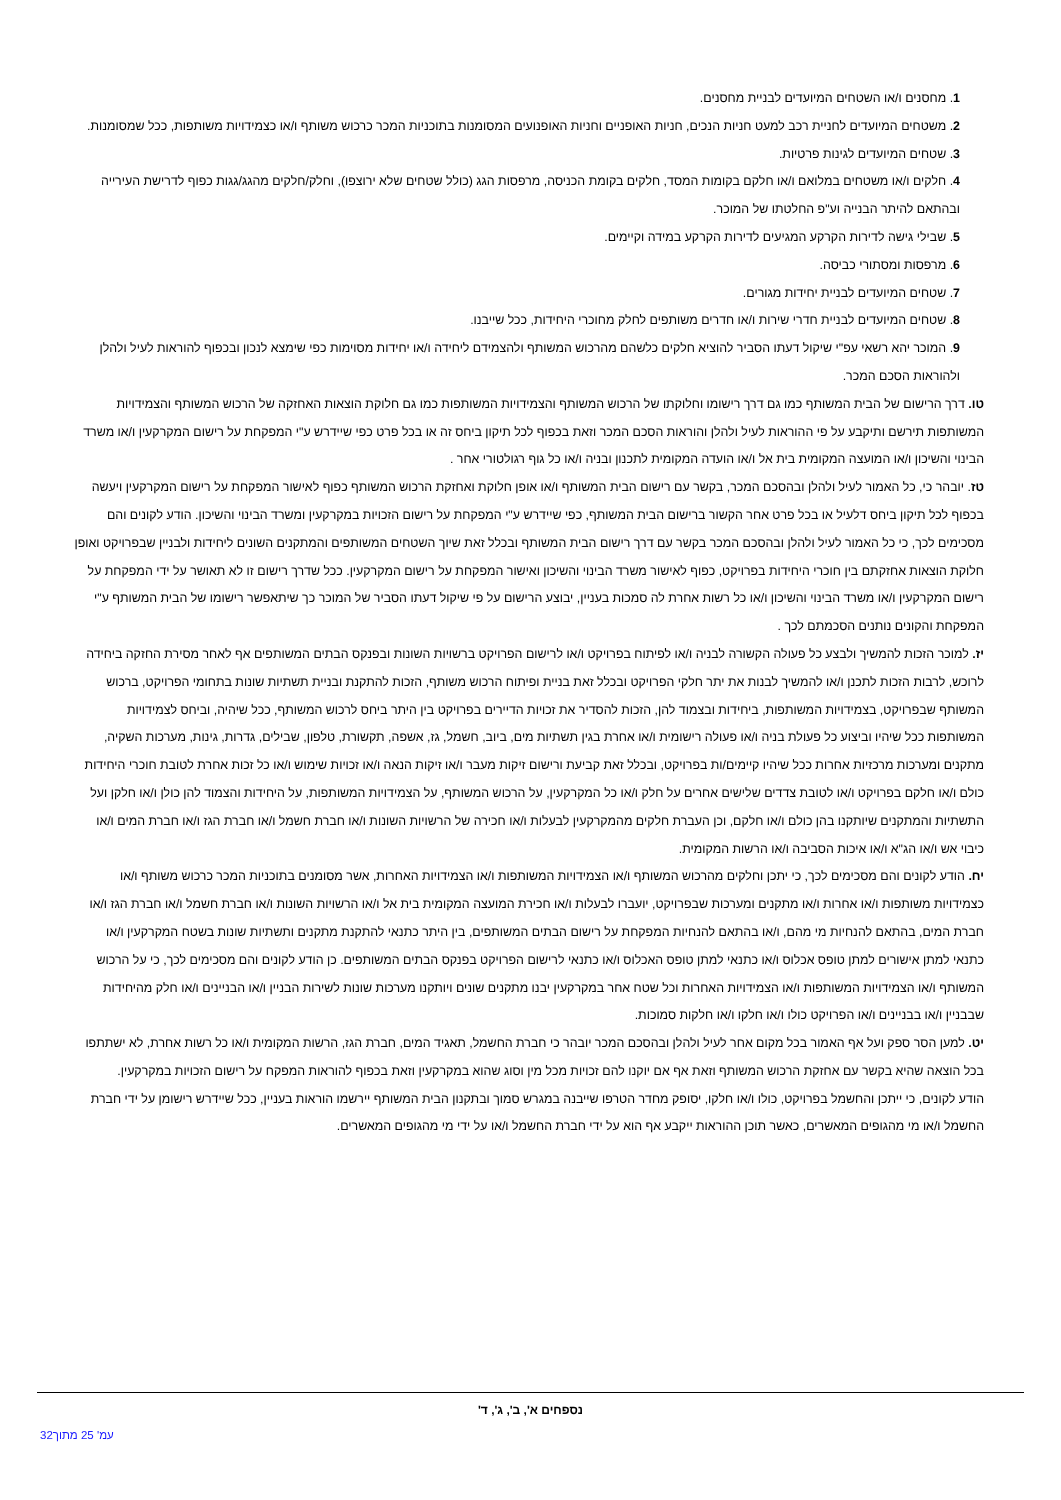1. מחסנים ו/או השטחים המיועדים לבניית מחסנים.
2. משטחים המיועדים לחניית רכב למעט חניות הנכים, חניות האופניים וחניות האופנועים המסומנות בתוכניות המכר כרכוש משותף ו/או כצמידויות משותפות, ככל שמסומנות.
3. שטחים המיועדים לגינות פרטיות.
4. חלקים ו/או משטחים במלואם ו/או חלקם בקומות המסד, חלקים בקומת הכניסה, מרפסות הגג (כולל שטחים שלא ירוצפו), וחלק/חלקים מהגג/גגות כפוף לדרישת העירייה ובהתאם להיתר הבנייה וע"פ החלטתו של המוכר.
5. שבילי גישה לדירות הקרקע המגיעים לדירות הקרקע במידה וקיימים.
6. מרפסות ומסתורי כביסה.
7. שטחים המיועדים לבניית יחידות מגורים.
8. שטחים המיועדים לבניית חדרי שירות ו/או חדרים משותפים לחלק מחוכרי היחידות, ככל שייבנו.
9. המוכר יהא רשאי עפ"י שיקול דעתו הסביר להוציא חלקים כלשהם מהרכוש המשותף ולהצמידם ליחידה ו/או יחידות מסוימות כפי שימצא לנכון ובכפוף להוראות לעיל ולהלן ולהוראות הסכם המכר.
טו. דרך הרישום של הבית המשותף כמו גם דרך רישומו וחלוקתו של הרכוש המשותף והצמידויות המשותפות כמו גם חלוקת הוצאות האחזקה של הרכוש המשותף והצמידויות המשותפות תירשם ותיקבע על פי ההוראות לעיל ולהלן והוראות הסכם המכר וזאת בכפוף לכל תיקון ביחס זה או בכל פרט כפי שיידרש ע"י המפקחת על רישום המקרקעין ו/או משרד הבינוי והשיכון ו/או המועצה המקומית בית אל ו/או הועדה המקומית לתכנון ובניה ו/או כל גוף רגולטורי אחר .
טז. יובהר כי, כל האמור לעיל ולהלן ובהסכם המכר, בקשר עם רישום הבית המשותף ו/או אופן חלוקת ואחזקת הרכוש המשותף כפוף לאישור המפקחת על רישום המקרקעין ויעשה בכפוף לכל תיקון ביחס דלעיל או בכל פרט אחר הקשור ברישום הבית המשותף, כפי שיידרש ע"י המפקחת על רישום הזכויות במקרקעין ומשרד הבינוי והשיכון. הודע לקונים והם מסכימים לכך, כי כל האמור לעיל ולהלן ובהסכם המכר בקשר עם דרך רישום הבית המשותף ובכלל זאת שיוך השטחים המשותפים והמתקנים השונים ליחידות ולבניין שבפרויקט ואופן חלוקת הוצאות אחזקתם בין חוכרי היחידות בפרויקט, כפוף לאישור משרד הבינוי והשיכון ואישור המפקחת על רישום המקרקעין. ככל שדרך רישום זו לא תאושר על ידי המפקחת על רישום המקרקעין ו/או משרד הבינוי והשיכון ו/או כל רשות אחרת לה סמכות בעניין, יבוצע הרישום על פי שיקול דעתו הסביר של המוכר כך שיתאפשר רישומו של הבית המשותף ע"י המפקחת והקונים נותנים הסכמתם לכך .
יז. למוכר הזכות להמשיך ולבצע כל פעולה הקשורה לבניה ו/או לפיתוח בפרויקט ו/או לרישום הפרויקט ברשויות השונות ובפנקס הבתים המשותפים אף לאחר מסירת החזקה ביחידה לרוכש, לרבות הזכות לתכנן ו/או להמשיך לבנות את יתר חלקי הפרויקט ובכלל זאת בניית ופיתוח הרכוש משותף, הזכות להתקנת ובניית תשתיות שונות בתחומי הפרויקט, ברכוש המשותף שבפרויקט, בצמידויות המשותפות, ביחידות ובצמוד להן, הזכות להסדיר את זכויות הדיירים בפרויקט בין היתר ביחס לרכוש המשותף, ככל שיהיה, וביחס לצמידויות המשותפות ככל שיהיו וביצוע כל פעולת בניה ו/או פעולה רישומית ו/או אחרת בגין תשתיות מים, ביוב, חשמל, גז, אשפה, תקשורת, טלפון, שבילים, גדרות, גינות, מערכות השקיה, מתקנים ומערכות מרכזיות אחרות ככל שיהיו קיימים/ות בפרויקט, ובכלל זאת קביעת ורישום זיקות מעבר ו/או זיקות הנאה ו/או זכויות שימוש ו/או כל זכות אחרת לטובת חוכרי היחידות כולם ו/או חלקם בפרויקט ו/או לטובת צדדים שלישים אחרים על חלק ו/או כל המקרקעין, על הרכוש המשותף, על הצמידויות המשותפות, על היחידות והצמוד להן כולן ו/או חלקן ועל התשתיות והמתקנים שיותקנו בהן כולם ו/או חלקם, וכן העברת חלקים מהמקרקעין לבעלות ו/או חכירה של הרשויות השונות ו/או חברת חשמל ו/או חברת הגז ו/או חברת המים ו/או כיבוי אש ו/או הג"א ו/או איכות הסביבה ו/או הרשות המקומית.
יח. הודע לקונים והם מסכימים לכך, כי יתכן וחלקים מהרכוש המשותף ו/או הצמידויות המשותפות ו/או הצמידויות האחרות, אשר מסומנים בתוכניות המכר כרכוש משותף ו/או כצמידויות משותפות ו/או אחרות ו/או מתקנים ומערכות שבפרויקט, יועברו לבעלות ו/או חכירת המועצה המקומית בית אל ו/או הרשויות השונות ו/או חברת חשמל ו/או חברת הגז ו/או חברת המים, בהתאם להנחיות מי מהם, ו/או בהתאם להנחיות המפקחת על רישום הבתים המשותפים, בין היתר כתנאי להתקנת מתקנים ותשתיות שונות בשטח המקרקעין ו/או כתנאי למתן אישורים למתן טופס אכלוס ו/או כתנאי למתן טופס האכלוס ו/או כתנאי לרישום הפרויקט בפנקס הבתים המשותפים. כן הודע לקונים והם מסכימים לכך, כי על הרכוש המשותף ו/או הצמידויות המשותפות ו/או הצמידויות האחרות וכל שטח אחר במקרקעין יבנו מתקנים שונים ויותקנו מערכות שונות לשירות הבניין ו/או הבניינים ו/או חלק מהיחידות שבבניין ו/או בבניינים ו/או הפרויקט כולו ו/או חלקו ו/או חלקות סמוכות.
יט. למען הסר ספק ועל אף האמור בכל מקום אחר לעיל ולהלן ובהסכם המכר יובהר כי חברת החשמל, תאגיד המים, חברת הגז, הרשות המקומית ו/או כל רשות אחרת, לא ישתתפו בכל הוצאה שהיא בקשר עם אחזקת הרכוש המשותף וזאת אף אם יוקנו להם זכויות מכל מין וסוג שהוא במקרקעין וזאת בכפוף להוראות המפקח על רישום הזכויות במקרקעין.
הודע לקונים, כי ייתכן והחשמל בפרויקט, כולו ו/או חלקו, יסופק מחדר הטרפו שייבנה במגרש סמוך ובתקנון הבית המשותף יירשמו הוראות בעניין, ככל שיידרש רישומן על ידי חברת החשמל ו/או מי מהגופים המאשרים, כאשר תוכן ההוראות ייקבע אף הוא על ידי חברת החשמל ו/או על ידי מי מהגופים המאשרים.
נספחים א', ב', ג', ד'
עמ' 25 מתוך32